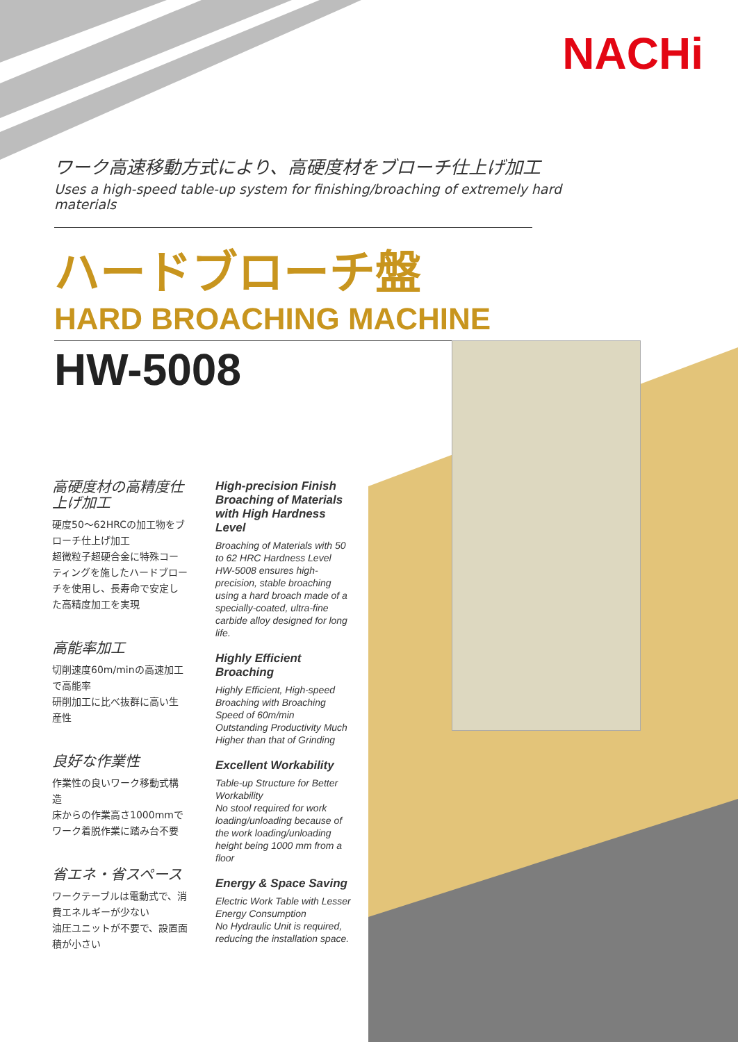NACHi
ワーク高速移動方式により、高硬度材をブローチ仕上げ加工
Uses a high-speed table-up system for finishing/broaching of extremely hard materials
ハードブローチ盤
HARD BROACHING MACHINE
HW-5008
高硬度材の高精度仕上げ加工
硬度50～62HRCの加工物をブローチ仕上げ加工
超微粒子超硬合金に特殊コーティングを施したハードブローチを使用し、長寿命で安定した高精度加工を実現
高能率加工
切削速度60m/minの高速加工で高能率
研削加工に比べ抜群に高い生産性
良好な作業性
作業性の良いワーク移動式構造
床からの作業高さ1000mmでワーク着脱作業に踏み台不要
省エネ・省スペース
ワークテーブルは電動式で、消費エネルギーが少ない
油圧ユニットが不要で、設置面積が小さい
High-precision Finish Broaching of Materials with High Hardness Level
Broaching of Materials with 50 to 62 HRC Hardness Level
HW-5008 ensures high-precision, stable broaching using a hard broach made of a specially-coated, ultra-fine carbide alloy designed for long life.
Highly Efficient Broaching
Highly Efficient, High-speed Broaching with Broaching Speed of 60m/min
Outstanding Productivity Much Higher than that of Grinding
Excellent Workability
Table-up Structure for Better Workability
No stool required for work loading/unloading because of the work loading/unloading height being 1000 mm from a floor
Energy & Space Saving
Electric Work Table with Lesser Energy Consumption
No Hydraulic Unit is required, reducing the installation space.